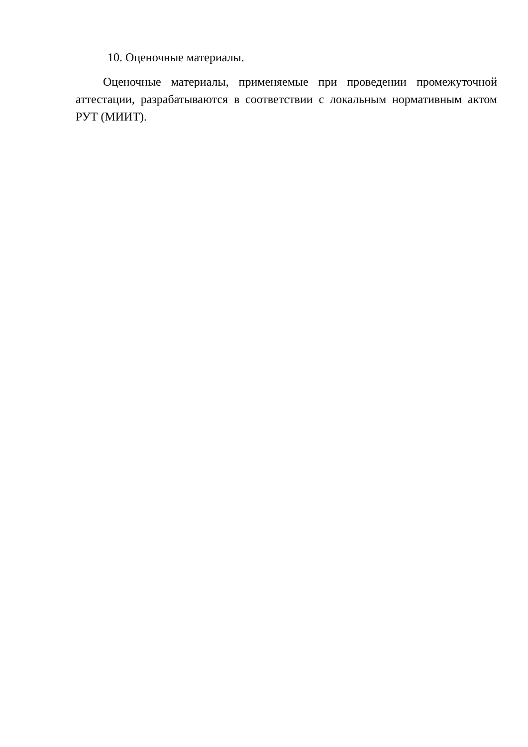10. Оценочные материалы.
Оценочные материалы, применяемые при проведении промежуточной аттестации, разрабатываются в соответствии с локальным нормативным актом РУТ (МИИТ).